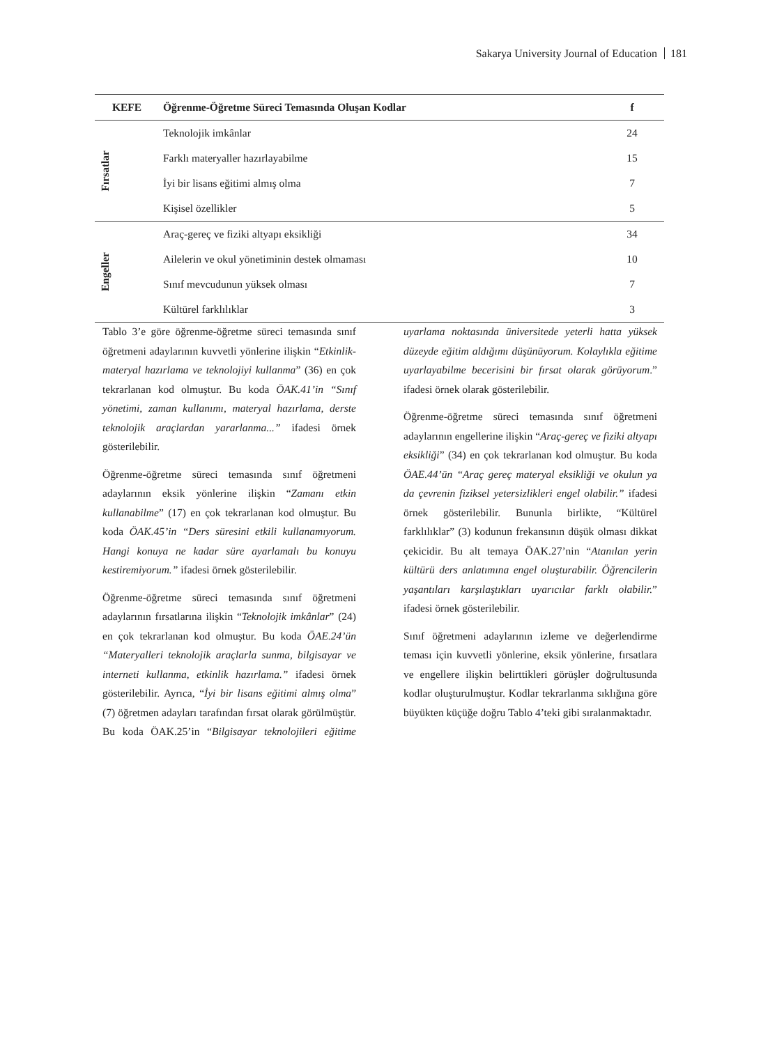Sakarya University Journal of Education 181
| KEFE | Öğrenme-Öğretme Süreci Temasında Oluşan Kodlar | f |
| --- | --- | --- |
| Fırsatlar | Teknolojik imkânlar | 24 |
| | Farklı materyaller hazırlayabilme | 15 |
| | İyi bir lisans eğitimi almış olma | 7 |
| | Kişisel özellikler | 5 |
| Engeller | Araç-gereç ve fiziki altyapı eksikliği | 34 |
| | Ailelerin ve okul yönetiminin destek olmaması | 10 |
| | Sınıf mevcudunun yüksek olması | 7 |
| | Kültürel farklılıklar | 3 |
Tablo 3’e göre öğrenme-öğretme süreci temasında sınıf öğretmeni adaylarının kuvvetli yönlerine ilişkin “Etkinlik-materyal hazırlama ve teknolojiyi kullanma” (36) en çok tekrarlanan kod olmuştur. Bu koda ÖAK.41’in “Sınıf yönetimi, zaman kullanımı, materyal hazırlama, derste teknolojik araçlardan yararlanma...” ifadesi örnek gösterilebilir.
Öğrenme-öğretme süreci temasında sınıf öğretmeni adaylarının eksik yönlerine ilişkin “Zamanı etkin kullanabilme” (17) en çok tekrarlanan kod olmuştur. Bu koda ÖAK.45’in “Ders süresini etkili kullanamıyorum. Hangi konuya ne kadar süre ayarlamalı bu konuyu kestiremiyorum.” ifadesi örnek gösterilebilir.
Öğrenme-öğretme süreci temasında sınıf öğretmeni adaylarının fırsatlarına ilişkin “Teknolojik imkânlar” (24) en çok tekrarlanan kod olmuştur. Bu koda ÖAE.24’ün “Materyalleri teknolojik araçlarla sunma, bilgisayar ve interneti kullanma, etkinlik hazırlama.” ifadesi örnek gösterilebilir. Ayrıca, “İyi bir lisans eğitimi almış olma” (7) öğretmen adayları tarafından fırsat olarak görülmüştür. Bu koda ÖAK.25’in “Bilgisayar teknolojileri eğitime uyarlama noktasında üniversitede yeterli hatta yüksek düzeyde eğitim aldığımı düşünüyorum. Kolaylıkla eğitime uyarlayabilme becerisini bir fırsat olarak görüyorum.” ifadesi örnek olarak gösterilebilir.
Öğrenme-öğretme süreci temasında sınıf öğretmeni adaylarının engellerine ilişkin “Araç-gereç ve fiziki altyapı eksikliği” (34) en çok tekrarlanan kod olmuştur. Bu koda ÖAE.44’ün “Araç gereç materyal eksikliği ve okulun ya da çevrenin fiziksel yetersizlikleri engel olabilir.” ifadesi örnek gösterilebilir. Bununla birlikte, “Kültürel farklılıklar” (3) kodunun frekansının düşük olması dikkat çekicidir. Bu alt temaya ÖAK.27’nin “Atanılan yerin kültürü ders anlatımına engel oluşturabilir. Öğrencilerin yaşantıları karşılaştıkları uyarıcılar farklı olabilir.” ifadesi örnek gösterilebilir.
Sınıf öğretmeni adaylarının izleme ve değerlendirme teması için kuvvetli yönlerine, eksik yönlerine, fırsatlara ve engellere ilişkin belirttikleri görüşler doğrultusunda kodlar oluşturulmuştur. Kodlar tekrarlanma sıklığına göre büyükten küçüğe doğru Tablo 4’teki gibi sıralanmaktadır.